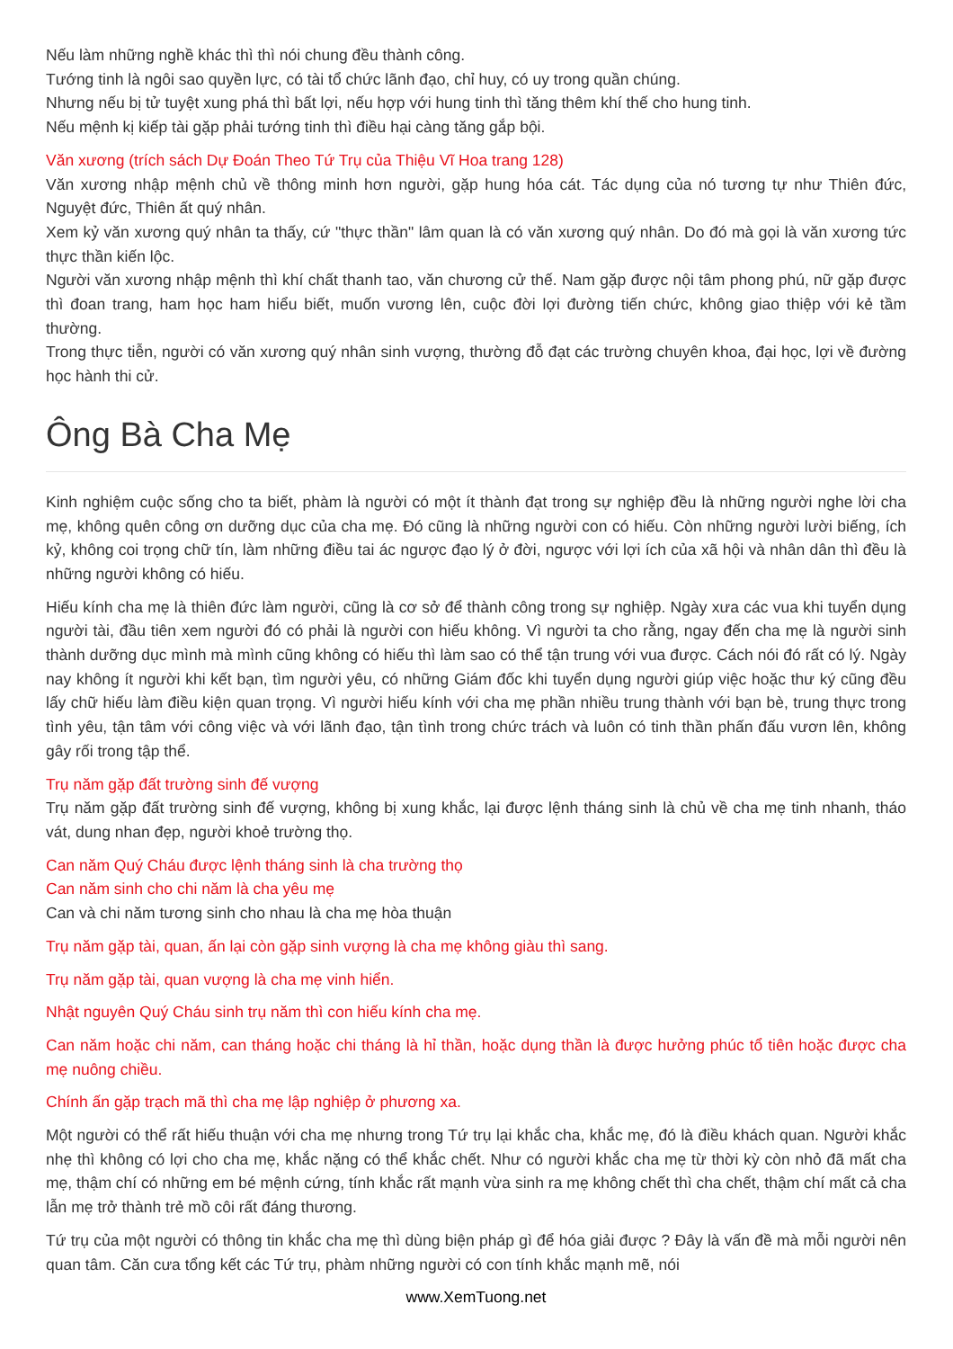Nếu làm những nghề khác thì thì nói chung đều thành công.
Tướng tinh là ngôi sao quyền lực, có tài tổ chức lãnh đạo, chỉ huy, có uy trong quần chúng.
Nhưng nếu bị tử tuyệt xung phá thì bất lợi, nếu hợp với hung tinh thì tăng thêm khí thế cho hung tinh.
Nếu mệnh kị kiếp tài gặp phải tướng tinh thì điều hại càng tăng gắp bội.
Văn xương (trích sách Dự Đoán Theo Tứ Trụ của Thiệu Vĩ Hoa trang 128)
Văn xương nhập mệnh chủ về thông minh hơn người, gặp hung hóa cát. Tác dụng của nó tương tự như Thiên đức, Nguyệt đức, Thiên ất quý nhân.
Xem kỷ văn xương quý nhân ta thấy, cứ "thực thần" lâm quan là có văn xương quý nhân. Do đó mà gọi là văn xương tức thực thần kiến lộc.
Người văn xương nhập mệnh thì khí chất thanh tao, văn chương cử thế. Nam gặp được nội tâm phong phú, nữ gặp được thì đoan trang, ham học ham hiểu biết, muốn vương lên, cuộc đời lợi đường tiến chức, không giao thiệp với kẻ tầm thường.
Trong thực tiễn, người có văn xương quý nhân sinh vượng, thường đỗ đạt các trường chuyên khoa, đại học, lợi về đường học hành thi cử.
Ông Bà Cha Mẹ
Kinh nghiệm cuộc sống cho ta biết, phàm là người có một ít thành đạt trong sự nghiệp đều là những người nghe lời cha mẹ, không quên công ơn dưỡng dục của cha mẹ. Đó cũng là những người con có hiếu. Còn những người lười biếng, ích kỷ, không coi trọng chữ tín, làm những điều tai ác ngược đạo lý ở đời, ngược với lợi ích của xã hội và nhân dân thì đều là những người không có hiếu.
Hiếu kính cha mẹ là thiên đức làm người, cũng là cơ sở để thành công trong sự nghiệp. Ngày xưa các vua khi tuyển dụng người tài, đầu tiên xem người đó có phải là người con hiếu không. Vì người ta cho rằng, ngay đến cha mẹ là người sinh thành dưỡng dục mình mà mình cũng không có hiếu thì làm sao có thể tận trung với vua được. Cách nói đó rất có lý. Ngày nay không ít người khi kết bạn, tìm người yêu, có những Giám đốc khi tuyển dụng người giúp việc hoặc thư ký cũng đều lấy chữ hiếu làm điều kiện quan trọng. Vì người hiếu kính với cha mẹ phần nhiều trung thành với bạn bè, trung thực trong tình yêu, tận tâm với công việc và với lãnh đạo, tận tình trong chức trách và luôn có tinh thần phấn đấu vươn lên, không gây rối trong tập thể.
Trụ năm gặp đất trường sinh đế vượng
Trụ năm gặp đất trường sinh đế vượng, không bị xung khắc, lại được lệnh tháng sinh là chủ về cha mẹ tinh nhanh, tháo vát, dung nhan đẹp, người khoẻ trường thọ.
Can năm Quý Cháu được lệnh tháng sinh là cha trường thọ
Can năm sinh cho chi năm là cha yêu mẹ
Can và chi năm tương sinh cho nhau là cha mẹ hòa thuận
Trụ năm gặp tài, quan, ấn lại còn gặp sinh vượng là cha mẹ không giàu thì sang.
Trụ năm gặp tài, quan vượng là cha mẹ vinh hiển.
Nhật nguyên Quý Cháu sinh trụ năm thì con hiếu kính cha mẹ.
Can năm hoặc chi năm, can tháng hoặc chi tháng là hỉ thần, hoặc dụng thần là được hưởng phúc tổ tiên hoặc được cha mẹ nuông chiều.
Chính ấn gặp trạch mã thì cha mẹ lập nghiệp ở phương xa.
Một người có thể rất hiếu thuận với cha mẹ nhưng trong Tứ trụ lại khắc cha, khắc mẹ, đó là điều khách quan. Người khắc nhẹ thì không có lợi cho cha mẹ, khắc nặng có thể khắc chết. Như có người khắc cha mẹ từ thời kỳ còn nhỏ đã mất cha mẹ, thậm chí có những em bé mệnh cứng, tính khắc rất mạnh vừa sinh ra mẹ không chết thì cha chết, thậm chí mất cả cha lẫn mẹ trở thành trẻ mồ côi rất đáng thương.
Tứ trụ của một người có thông tin khắc cha mẹ thì dùng biện pháp gì để hóa giải được ? Đây là vấn đề mà mỗi người nên quan tâm. Căn cưa tổng kết các Tứ trụ, phàm những người có con tính khắc mạnh mẽ, nói
www.XemTuong.net